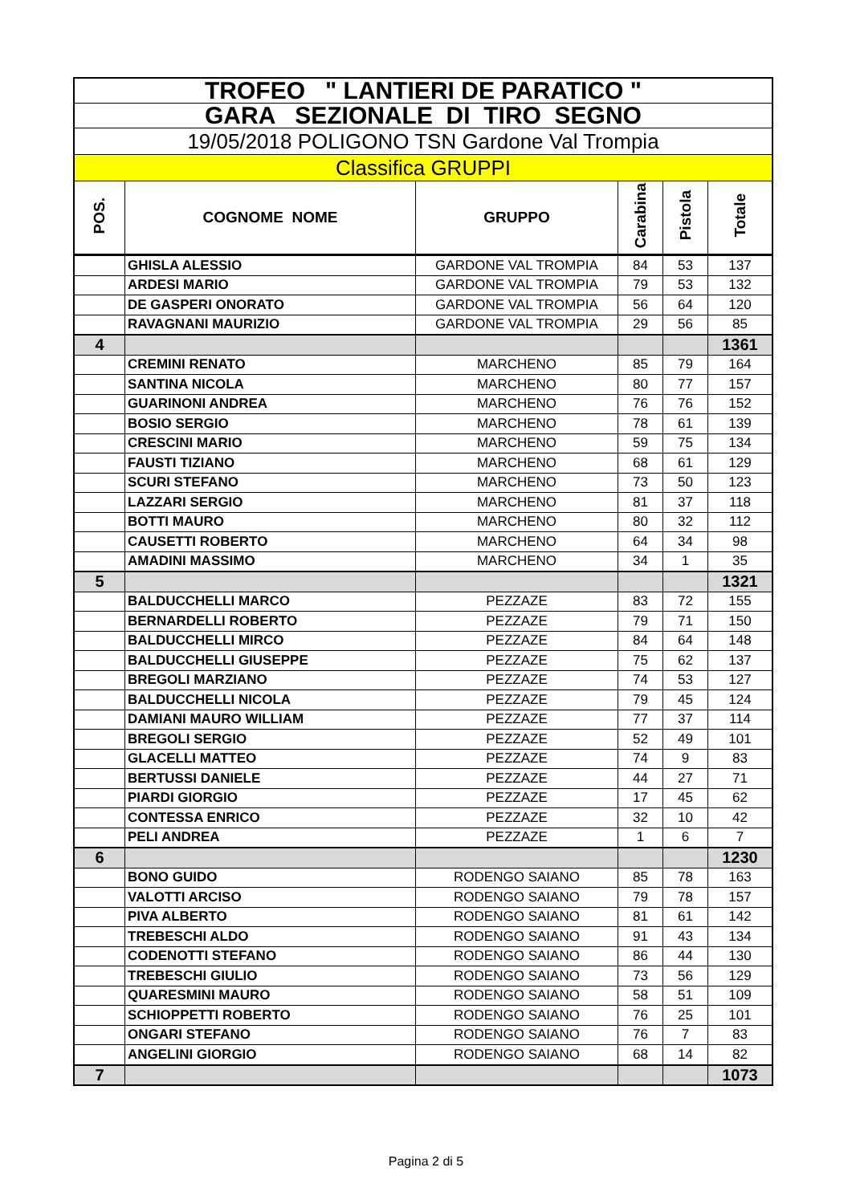| TROFEO " LANTIERI DE PARATICO " | | | | | |
| GARA SEZIONALE DI TIRO SEGNO | | | | | |
| 19/05/2018 POLIGONO TSN Gardone Val Trompia | | | | | |
| Classifica GRUPPI | | | | | |
| POS. | COGNOME NOME | GRUPPO | Carabina | Pistola | Totale |
| | GHISLA ALESSIO | GARDONE VAL TROMPIA | 84 | 53 | 137 |
| | ARDESI MARIO | GARDONE VAL TROMPIA | 79 | 53 | 132 |
| | DE GASPERI ONORATO | GARDONE VAL TROMPIA | 56 | 64 | 120 |
| | RAVAGNANI MAURIZIO | GARDONE VAL TROMPIA | 29 | 56 | 85 |
| 4 | | | | | 1361 |
| | CREMINI RENATO | MARCHENO | 85 | 79 | 164 |
| | SANTINA NICOLA | MARCHENO | 80 | 77 | 157 |
| | GUARINONI ANDREA | MARCHENO | 76 | 76 | 152 |
| | BOSIO SERGIO | MARCHENO | 78 | 61 | 139 |
| | CRESCINI MARIO | MARCHENO | 59 | 75 | 134 |
| | FAUSTI TIZIANO | MARCHENO | 68 | 61 | 129 |
| | SCURI STEFANO | MARCHENO | 73 | 50 | 123 |
| | LAZZARI SERGIO | MARCHENO | 81 | 37 | 118 |
| | BOTTI MAURO | MARCHENO | 80 | 32 | 112 |
| | CAUSETTI ROBERTO | MARCHENO | 64 | 34 | 98 |
| | AMADINI MASSIMO | MARCHENO | 34 | 1 | 35 |
| 5 | | | | | 1321 |
| | BALDUCCHELLI MARCO | PEZZAZE | 83 | 72 | 155 |
| | BERNARDELLI ROBERTO | PEZZAZE | 79 | 71 | 150 |
| | BALDUCCHELLI MIRCO | PEZZAZE | 84 | 64 | 148 |
| | BALDUCCHELLI GIUSEPPE | PEZZAZE | 75 | 62 | 137 |
| | BREGOLI MARZIANO | PEZZAZE | 74 | 53 | 127 |
| | BALDUCCHELLI NICOLA | PEZZAZE | 79 | 45 | 124 |
| | DAMIANI MAURO WILLIAM | PEZZAZE | 77 | 37 | 114 |
| | BREGOLI SERGIO | PEZZAZE | 52 | 49 | 101 |
| | GLACELLI MATTEO | PEZZAZE | 74 | 9 | 83 |
| | BERTUSSI DANIELE | PEZZAZE | 44 | 27 | 71 |
| | PIARDI GIORGIO | PEZZAZE | 17 | 45 | 62 |
| | CONTESSA ENRICO | PEZZAZE | 32 | 10 | 42 |
| | PELI ANDREA | PEZZAZE | 1 | 6 | 7 |
| 6 | | | | | 1230 |
| | BONO GUIDO | RODENGO SAIANO | 85 | 78 | 163 |
| | VALOTTI ARCISO | RODENGO SAIANO | 79 | 78 | 157 |
| | PIVA ALBERTO | RODENGO SAIANO | 81 | 61 | 142 |
| | TREBESCHI ALDO | RODENGO SAIANO | 91 | 43 | 134 |
| | CODENOTTI STEFANO | RODENGO SAIANO | 86 | 44 | 130 |
| | TREBESCHI GIULIO | RODENGO SAIANO | 73 | 56 | 129 |
| | QUARESMINI MAURO | RODENGO SAIANO | 58 | 51 | 109 |
| | SCHIOPPETTI ROBERTO | RODENGO SAIANO | 76 | 25 | 101 |
| | ONGARI STEFANO | RODENGO SAIANO | 76 | 7 | 83 |
| | ANGELINI GIORGIO | RODENGO SAIANO | 68 | 14 | 82 |
| 7 | | | | | 1073 |
Pagina 2 di 5